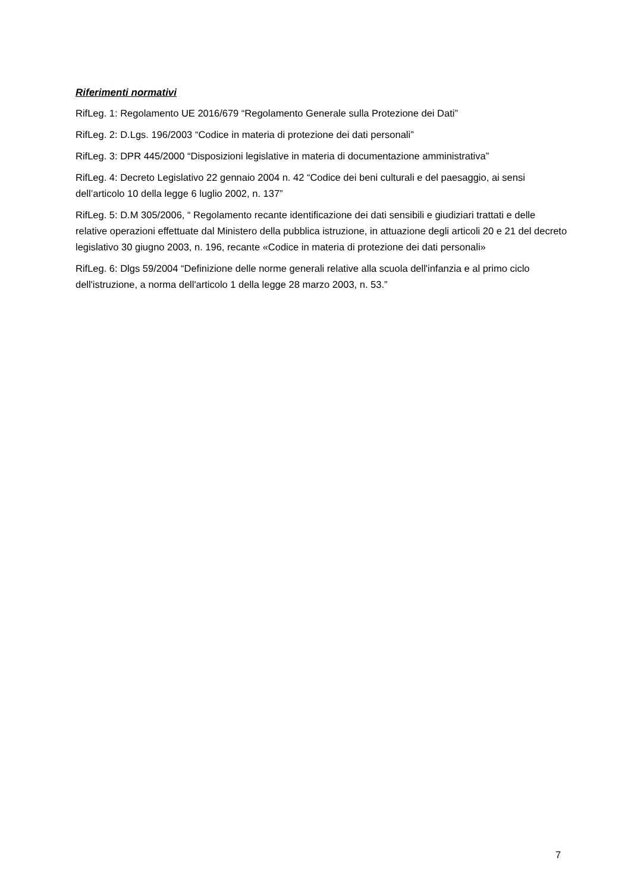Riferimenti normativi
RifLeg. 1: Regolamento UE 2016/679 “Regolamento Generale sulla Protezione dei Dati”
RifLeg. 2: D.Lgs. 196/2003 “Codice in materia di protezione dei dati personali”
RifLeg. 3: DPR 445/2000 “Disposizioni legislative in materia di documentazione amministrativa”
RifLeg. 4: Decreto Legislativo 22 gennaio 2004 n. 42 “Codice dei beni culturali e del paesaggio, ai sensi dell’articolo 10 della legge 6 luglio 2002, n. 137”
RifLeg. 5: D.M 305/2006, “ Regolamento recante identificazione dei dati sensibili e giudiziari trattati e delle relative operazioni effettuate dal Ministero della pubblica istruzione, in attuazione degli articoli 20 e 21 del decreto legislativo 30 giugno 2003, n. 196, recante «Codice in materia di protezione dei dati personali»
RifLeg. 6: Dlgs 59/2004 “Definizione delle norme generali relative alla scuola dell'infanzia e al primo ciclo dell'istruzione, a norma dell'articolo 1 della legge 28 marzo 2003, n. 53.”
7